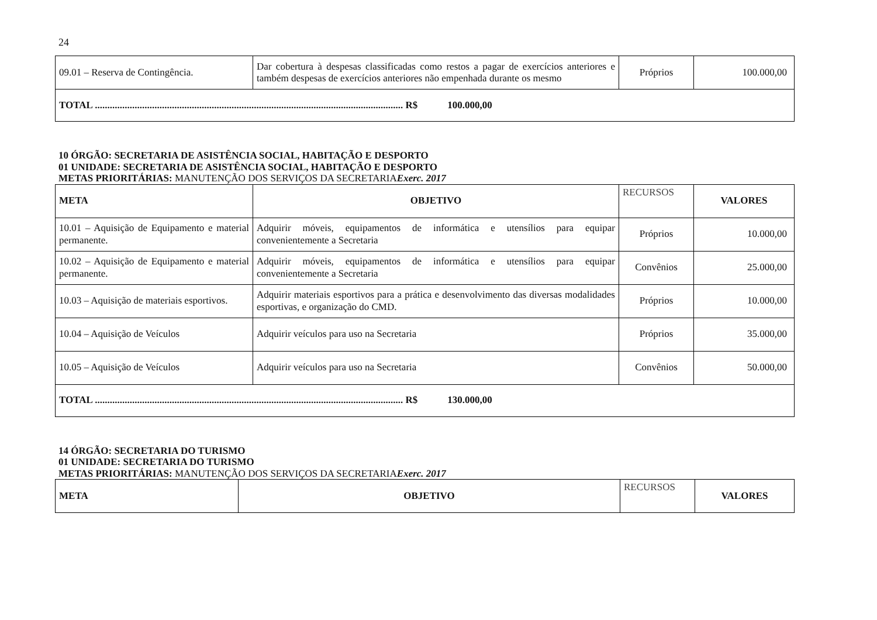24
| 09.01 – Reserva de Contingência. | Dar cobertura à despesas classificadas como restos a pagar de exercícios anteriores e também despesas de exercícios anteriores não empenhada durante os mesmo | Próprios | 100.000,00 |
| TOTAL ............................................................................................................................ R$ 100.000,00 | | | |
10 ÓRGÃO: SECRETARIA DE ASISTÊNCIA SOCIAL, HABITAÇÃO E DESPORTO
01 UNIDADE: SECRETARIA DE ASISTÊNCIA SOCIAL, HABITAÇÃO E DESPORTO
METAS PRIORITÁRIAS: MANUTENÇÃO DOS SERVIÇOS DA SECRETARIA Exerc. 2017
| META | OBJETIVO | RECURSOS | VALORES |
| 10.01 – Aquisição de Equipamento e material permanente. | Adquirir móveis, equipamentos de informática e utensílios para equipar convenientemente a Secretaria | Próprios | 10.000,00 |
| 10.02 – Aquisição de Equipamento e material permanente. | Adquirir móveis, equipamentos de informática e utensílios para equipar convenientemente a Secretaria | Convênios | 25.000,00 |
| 10.03 – Aquisição de materiais esportivos. | Adquirir materiais esportivos para a prática e desenvolvimento das diversas modalidades esportivas, e organização do CMD. | Próprios | 10.000,00 |
| 10.04 – Aquisição de Veículos | Adquirir veículos para uso na Secretaria | Próprios | 35.000,00 |
| 10.05 – Aquisição de Veículos | Adquirir veículos para uso na Secretaria | Convênios | 50.000,00 |
| TOTAL ............................................................................................................................ R$ 130.000,00 | | | |
14 ÓRGÃO: SECRETARIA DO TURISMO
01 UNIDADE: SECRETARIA DO TURISMO
METAS PRIORITÁRIAS: MANUTENÇÃO DOS SERVIÇOS DA SECRETARIA Exerc. 2017
| META | OBJETIVO | RECURSOS | VALORES |